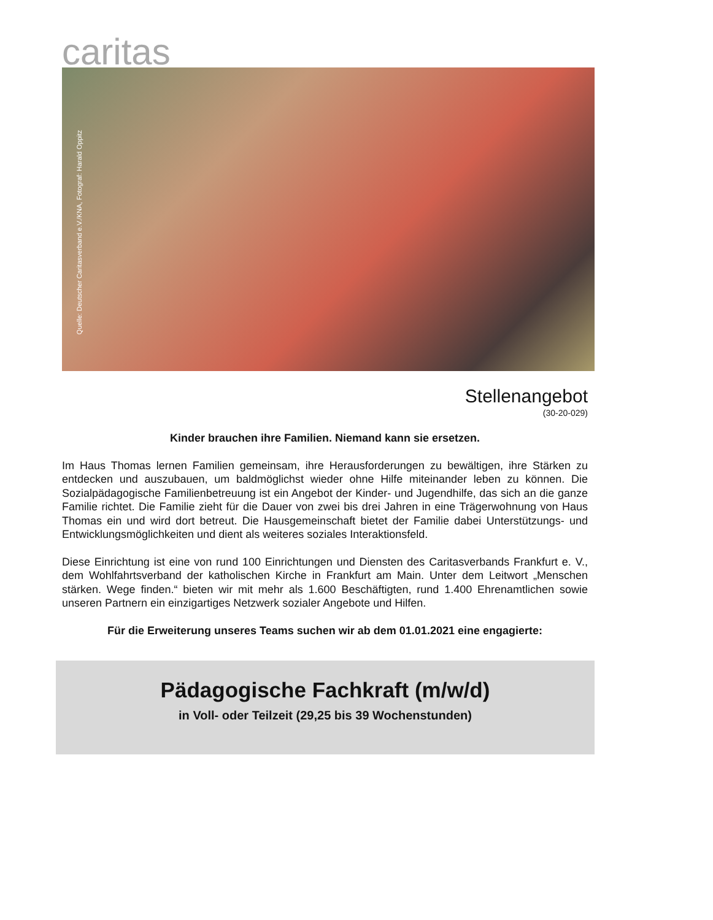caritas
Quelle: Deutscher Caritasverband e.V./KNA, Fotograf: Harald Oppitz
Stellenangebot
(30-20-029)
Kinder brauchen ihre Familien. Niemand kann sie ersetzen.
Im Haus Thomas lernen Familien gemeinsam, ihre Herausforderungen zu bewältigen, ihre Stärken zu entdecken und auszubauen, um baldmöglichst wieder ohne Hilfe miteinander leben zu können. Die Sozialpädagogische Familienbetreuung ist ein Angebot der Kinder- und Jugendhilfe, das sich an die ganze Familie richtet. Die Familie zieht für die Dauer von zwei bis drei Jahren in eine Trä­gerwohnung von Haus Thomas ein und wird dort betreut. Die Hausgemeinschaft bietet der Familie dabei Unterstützungs- und Entwicklungsmöglichkeiten und dient als weiteres soziales Interaktions­feld.
Diese Einrichtung ist eine von rund 100 Einrichtungen und Diensten des Caritasverbands Frankfurt e. V., dem Wohlfahrtsverband der katholischen Kirche in Frankfurt am Main. Unter dem Leitwort „Menschen stärken. Wege finden.“ bieten wir mit mehr als 1.600 Beschäftigten, rund 1.400 Ehren­amtlichen sowie unseren Partnern ein einzigartiges Netzwerk sozialer Angebote und Hilfen.
Für die Erweiterung unseres Teams suchen wir ab dem 01.01.2021 eine engagierte:
Pädagogische Fachkraft (m/w/d)
in Voll- oder Teilzeit (29,25 bis 39 Wochenstunden)